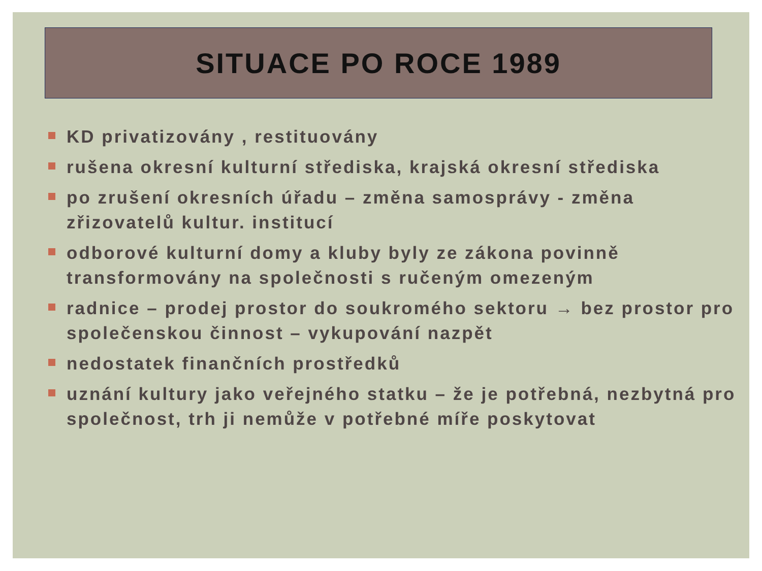SITUACE PO ROCE 1989
KD privatizovány , restituovány
rušena okresní kulturní střediska, krajská okresní střediska
po zrušení okresních úřadu – změna samosprávy - změna zřizovatelů kultur. institucí
odborové kulturní domy a kluby byly ze zákona povinně transformovány na společnosti s ručeným omezeným
radnice – prodej prostor do soukromého sektoru → bez prostor pro společenskou činnost – vykupování nazpět
nedostatek finančních prostředků
uznání kultury jako veřejného statku – že je potřebná, nezbytná pro společnost, trh ji nemůže v potřebné míře poskytovat